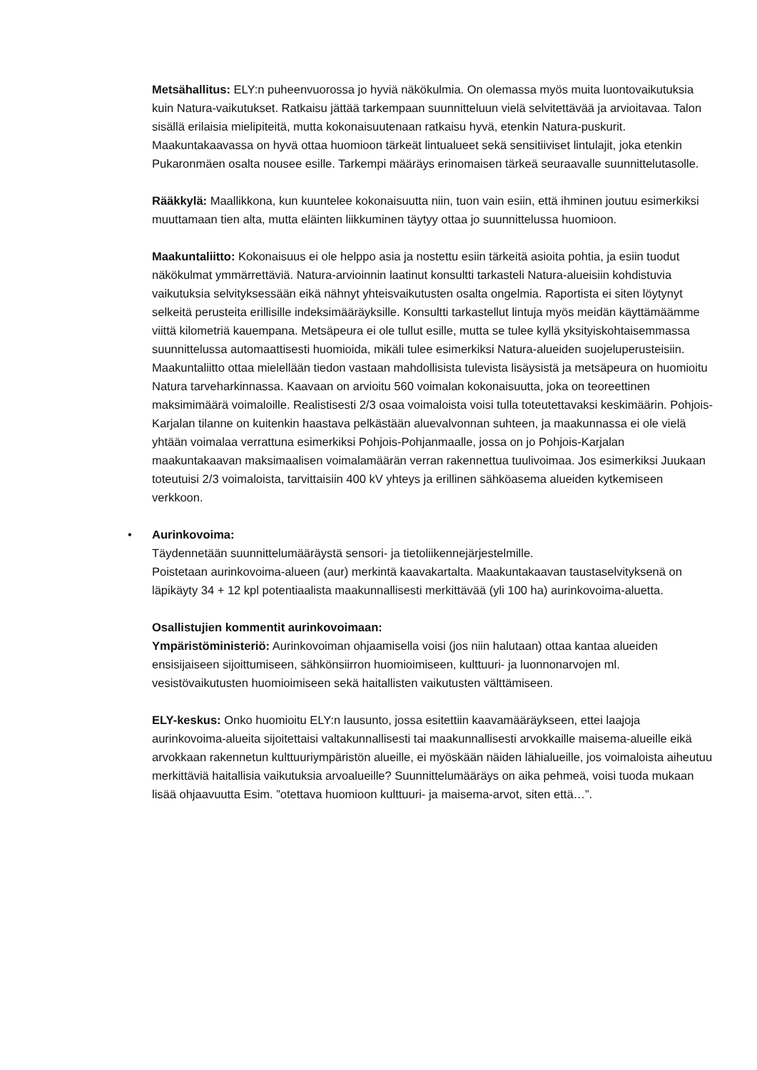Metsähallitus: ELY:n puheenvuorossa jo hyviä näkökulmia. On olemassa myös muita luontovaikutuksia kuin Natura-vaikutukset. Ratkaisu jättää tarkempaan suunnitteluun vielä selvitettävää ja arvioitavaa. Talon sisällä erilaisia mielipiteitä, mutta kokonaisuutenaan ratkaisu hyvä, etenkin Natura-puskurit. Maakuntakaavassa on hyvä ottaa huomioon tärkeät lintualueet sekä sensitiiviset lintulajit, joka etenkin Pukaronmäen osalta nousee esille. Tarkempi määräys erinomaisen tärkeä seuraavalle suunnittelutasolle.
Rääkkylä: Maallikkona, kun kuuntelee kokonaisuutta niin, tuon vain esiin, että ihminen joutuu esimerkiksi muuttamaan tien alta, mutta eläinten liikkuminen täytyy ottaa jo suunnittelussa huomioon.
Maakuntaliitto: Kokonaisuus ei ole helppo asia ja nostettu esiin tärkeitä asioita pohtia, ja esiin tuodut näkökulmat ymmärrettäviä. Natura-arvioinnin laatinut konsultti tarkasteli Natura-alueisiin kohdistuvia vaikutuksia selvityksessään eikä nähnyt yhteisvaikutusten osalta ongelmia. Raportista ei siten löytynyt selkeitä perusteita erillisille indeksimääräyksille. Konsultti tarkastellut lintuja myös meidän käyttämäämme viittä kilometriä kauempana. Metsäpeura ei ole tullut esille, mutta se tulee kyllä yksityiskohtaisemmassa suunnittelussa automaattisesti huomioida, mikäli tulee esimerkiksi Natura-alueiden suojeluperusteisiin. Maakuntaliitto ottaa mielellään tiedon vastaan mahdollisista tulevista lisäysistä ja metsäpeura on huomioitu Natura tarveharkinnassa. Kaavaan on arvioitu 560 voimalan kokonaisuutta, joka on teoreettinen maksimimäärä voimaloille. Realistisesti 2/3 osaa voimaloista voisi tulla toteutettavaksi keskimäärin. Pohjois-Karjalan tilanne on kuitenkin haastava pelkästään aluevalvonnan suhteen, ja maakunnassa ei ole vielä yhtään voimalaa verrattuna esimerkiksi Pohjois-Pohjanmaalle, jossa on jo Pohjois-Karjalan maakuntakaavan maksimaalisen voimalamäärän verran rakennettua tuulivoimaa. Jos esimerkiksi Juukaan toteutuisi 2/3 voimaloista, tarvittaisiin 400 kV yhteys ja erillinen sähköasema alueiden kytkemiseen verkkoon.
• Aurinkovoima:
Täydennetään suunnittelumääräystä sensori- ja tietoliikennejärjestelmille.
Poistetaan aurinkovoima-alueen (aur) merkintä kaavakartalta. Maakuntakaavan taustaselvityksenä on läpikäyty 34 + 12 kpl potentiaalista maakunnallisesti merkittävää (yli 100 ha) aurinkovoima-aluetta.
Osallistujien kommentit aurinkovoimaan:
Ympäristöministeriö: Aurinkovoiman ohjaamisella voisi (jos niin halutaan) ottaa kantaa alueiden ensisijaiseen sijoittumiseen, sähkönsiirron huomioimiseen, kulttuuri- ja luonnonarvojen ml. vesistövaikutusten huomioimiseen sekä haitallisten vaikutusten välttämiseen.
ELY-keskus: Onko huomioitu ELY:n lausunto, jossa esitettiin kaavamääräykseen, ettei laajoja aurinkovoima-alueita sijoitettaisi valtakunnallisesti tai maakunnallisesti arvokkaille maisema-alueille eikä arvokkaan rakennetun kulttuuriympäristön alueille, ei myöskään näiden lähialueille, jos voimaloista aiheutuu merkittäviä haitallisia vaikutuksia arvoalueille? Suunnittelumääräys on aika pehmeä, voisi tuoda mukaan lisää ohjaavuutta Esim. ”otettava huomioon kulttuuri- ja maisema-arvot, siten että…”.